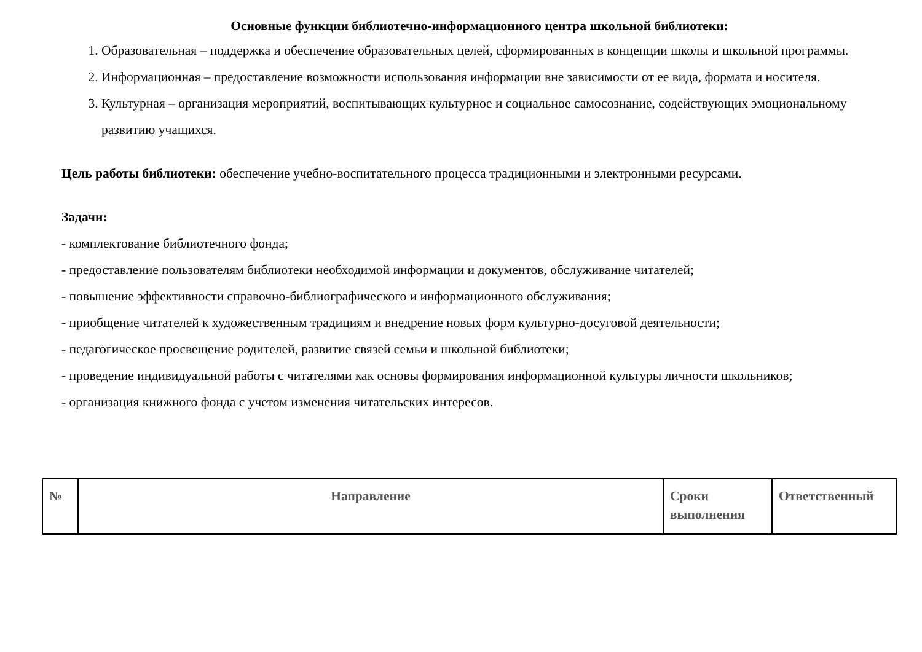Основные функции библиотечно-информационного центра школьной библиотеки:
1. Образовательная – поддержка и обеспечение образовательных целей, сформированных в концепции школы и школьной программы.
2. Информационная – предоставление возможности использования информации вне зависимости от ее вида, формата и носителя.
3. Культурная – организация мероприятий, воспитывающих культурное и социальное самосознание, содействующих эмоциональному развитию учащихся.
Цель работы библиотеки: обеспечение учебно-воспитательного процесса традиционными и электронными ресурсами.
Задачи:
- комплектование библиотечного фонда;
- предоставление пользователям библиотеки необходимой информации и документов, обслуживание читателей;
- повышение эффективности справочно-библиографического и информационного обслуживания;
- приобщение читателей к художественным традициям и внедрение новых форм культурно-досуговой деятельности;
- педагогическое просвещение родителей, развитие связей семьи и школьной библиотеки;
- проведение индивидуальной работы с читателями как основы формирования информационной культуры личности школьников;
- организация книжного фонда с учетом изменения читательских интересов.
| № | Направление | Сроки выполнения | Ответственный |
| --- | --- | --- | --- |